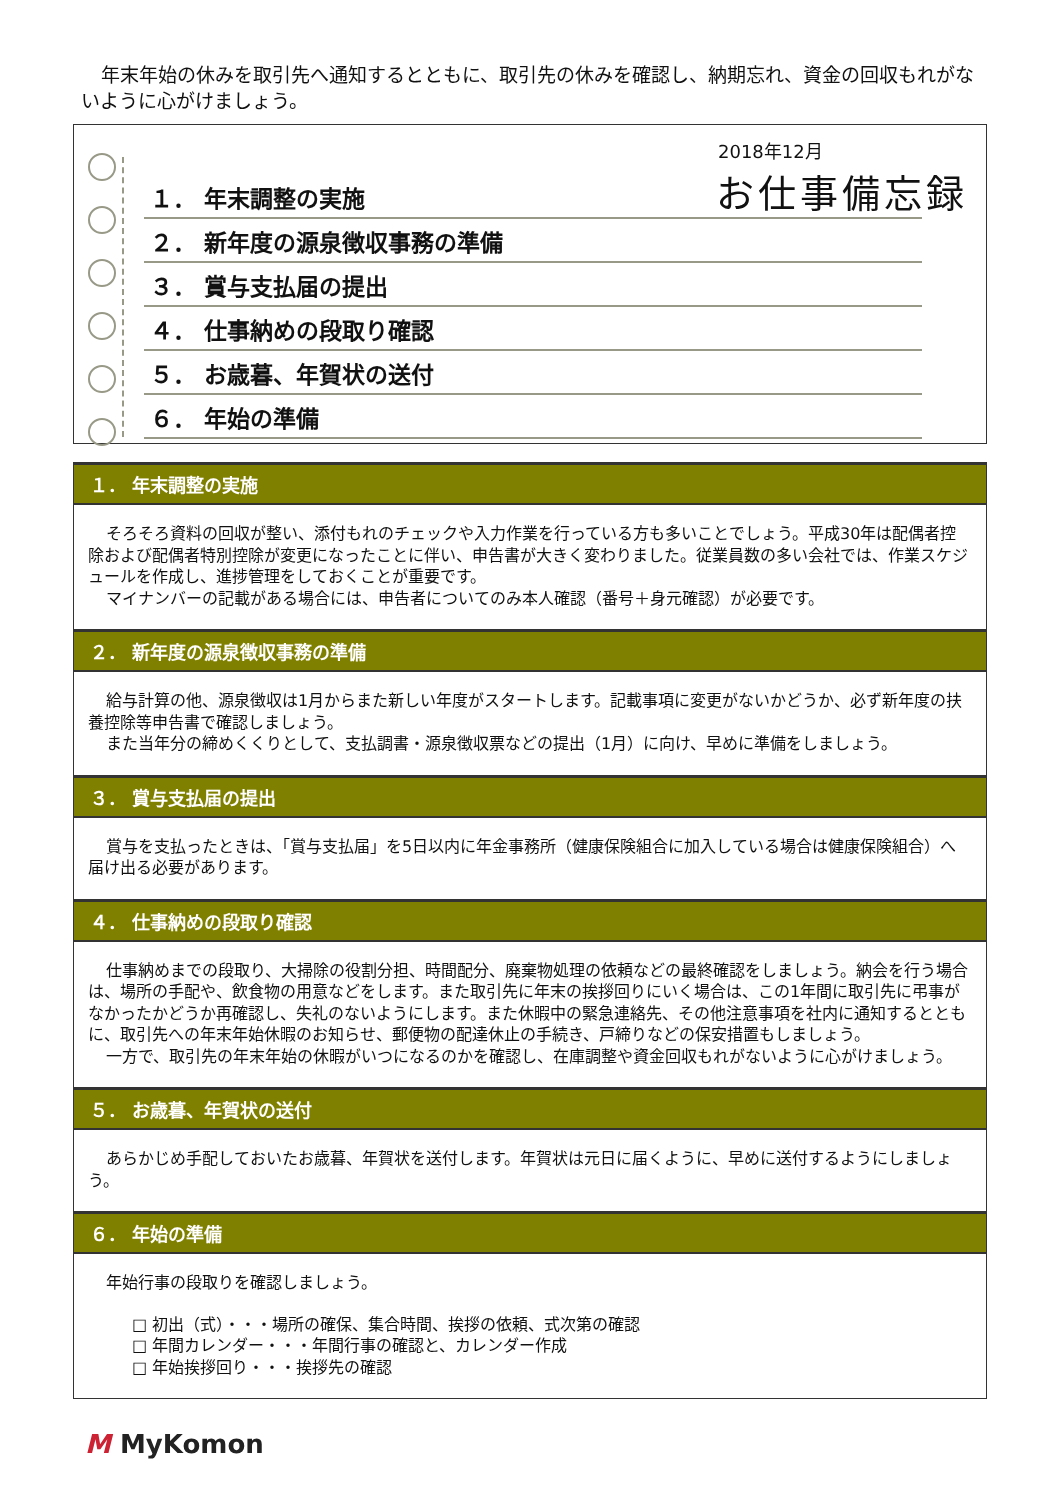年末年始の休みを取引先へ通知するとともに、取引先の休みを確認し、納期忘れ、資金の回収もれがないように心がけましょう。
2018年12月
お仕事備忘録
１． 年末調整の実施
２． 新年度の源泉徴収事務の準備
３． 賞与支払届の提出
４． 仕事納めの段取り確認
５． お歳暮、年賀状の送付
６． 年始の準備
１． 年末調整の実施
そろそろ資料の回収が整い、添付もれのチェックや入力作業を行っている方も多いことでしょう。平成30年は配偶者控除および配偶者特別控除が変更になったことに伴い、申告書が大きく変わりました。従業員数の多い会社では、作業スケジュールを作成し、進捗管理をしておくことが重要です。
マイナンバーの記載がある場合には、申告者についてのみ本人確認（番号＋身元確認）が必要です。
２． 新年度の源泉徴収事務の準備
給与計算の他、源泉徴収は1月からまた新しい年度がスタートします。記載事項に変更がないかどうか、必ず新年度の扶養控除等申告書で確認しましょう。
また当年分の締めくくりとして、支払調書・源泉徴収票などの提出（1月）に向け、早めに準備をしましょう。
３． 賞与支払届の提出
賞与を支払ったときは、「賞与支払届」を5日以内に年金事務所（健康保険組合に加入している場合は健康保険組合）へ届け出る必要があります。
４． 仕事納めの段取り確認
仕事納めまでの段取り、大掃除の役割分担、時間配分、廃棄物処理の依頼などの最終確認をしましょう。納会を行う場合は、場所の手配や、飲食物の用意などをします。また取引先に年末の挨拶回りにいく場合は、この1年間に取引先に弔事がなかったかどうか再確認し、失礼のないようにします。また休暇中の緊急連絡先、その他注意事項を社内に通知するとともに、取引先への年末年始休暇のお知らせ、郵便物の配達休止の手続き、戸締りなどの保安措置もしましょう。
一方で、取引先の年末年始の休暇がいつになるのかを確認し、在庫調整や資金回収もれがないように心がけましょう。
５． お歳暮、年賀状の送付
あらかじめ手配しておいたお歳暮、年賀状を送付します。年賀状は元日に届くように、早めに送付するようにしましょう。
６． 年始の準備
年始行事の段取りを確認しましょう。
□ 初出（式）・・・場所の確保、集合時間、挨拶の依頼、式次第の確認
□ 年間カレンダー・・・年間行事の確認と、カレンダー作成
□ 年始挨拶回り・・・挨拶先の確認
M MyKomon